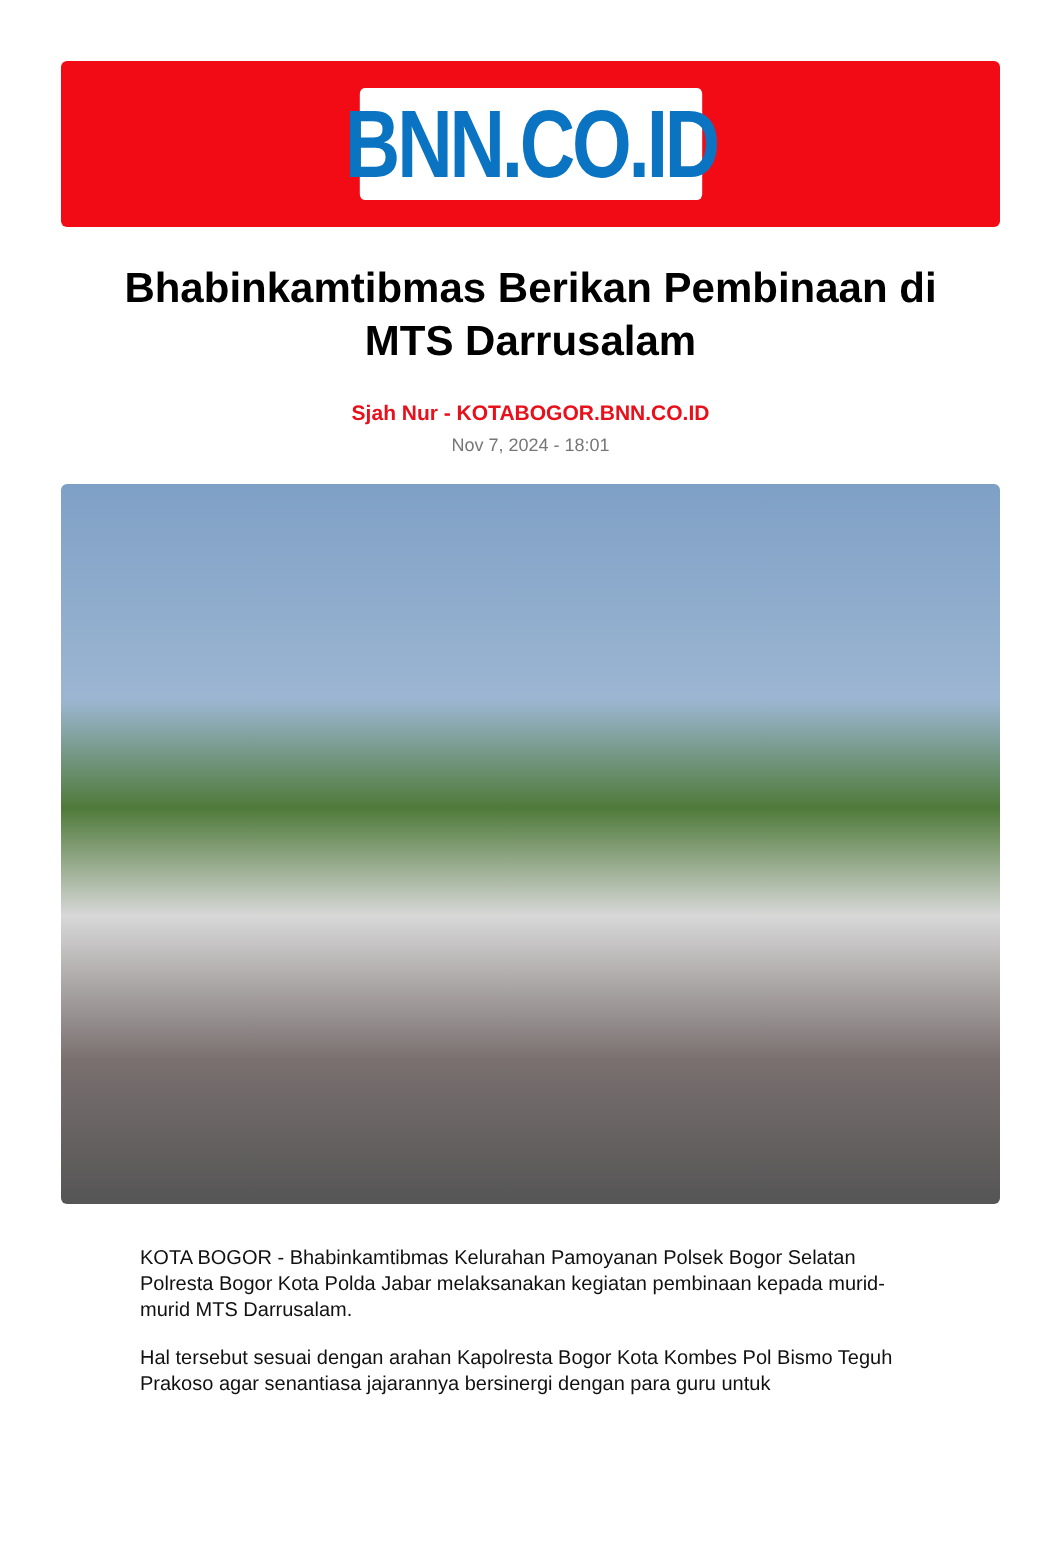BNN.CO.ID
Bhabinkamtibmas Berikan Pembinaan di MTS Darrusalam
Sjah Nur - KOTABOGOR.BNN.CO.ID
Nov 7, 2024 - 18:01
KOTA BOGOR - Bhabinkamtibmas Kelurahan Pamoyanan Polsek Bogor Selatan Polresta Bogor Kota Polda Jabar melaksanakan kegiatan pembinaan kepada murid-murid MTS Darrusalam.
Hal tersebut sesuai dengan arahan Kapolresta Bogor Kota Kombes Pol Bismo Teguh Prakoso agar senantiasa jajarannya bersinergi dengan para guru untuk